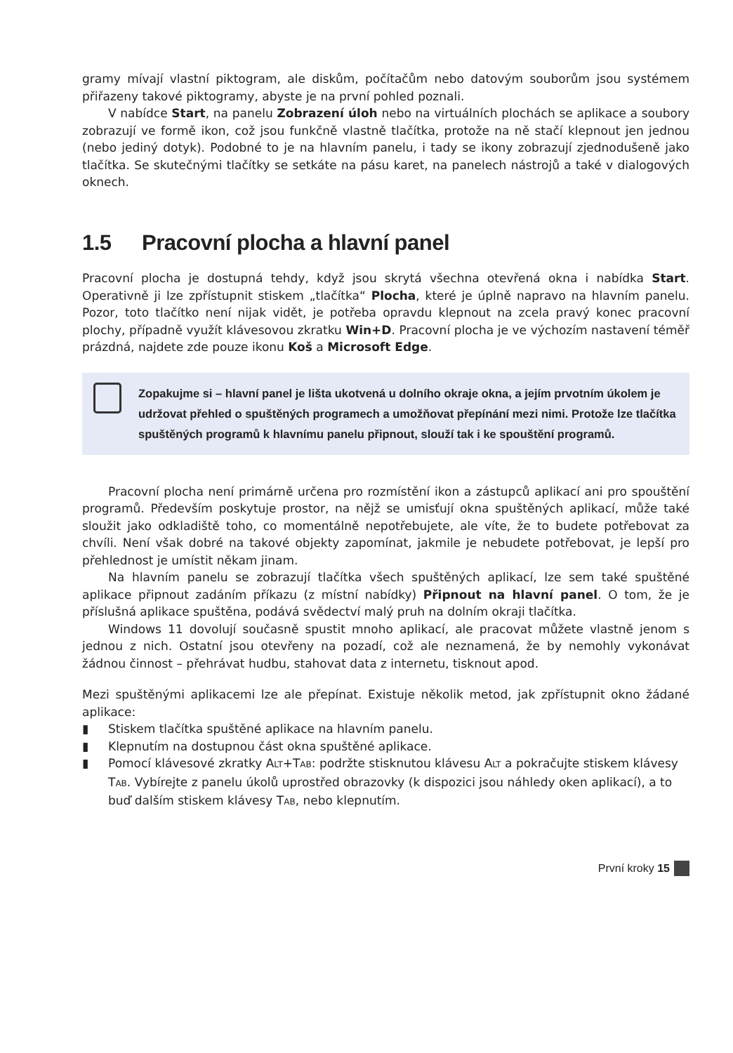gramy mívají vlastní piktogram, ale diskům, počítačům nebo datovým souborům jsou systémem přiřazeny takové piktogramy, abyste je na první pohled poznali.
V nabídce Start, na panelu Zobrazení úloh nebo na virtuálních plochách se aplikace a soubory zobrazují ve formě ikon, což jsou funkčně vlastně tlačítka, protože na ně stačí klepnout jen jednou (nebo jediný dotyk). Podobné to je na hlavním panelu, i tady se ikony zobrazují zjednodušeně jako tlačítka. Se skutečnými tlačítky se setkáte na pásu karet, na panelech nástrojů a také v dialogových oknech.
1.5 Pracovní plocha a hlavní panel
Pracovní plocha je dostupná tehdy, když jsou skrytá všechna otevřená okna i nabídka Start. Operativně ji lze zpřístupnit stiskem „tlačítka“ Plocha, které je úplně napravo na hlavním panelu. Pozor, toto tlačítko není nijak vidět, je potřeba opravdu klepnout na zcela pravý konec pracovní plochy, případně využít klávesovou zkratku Win+D. Pracovní plocha je ve výchozím nastavení téměř prázdná, najdete zde pouze ikonu Koš a Microsoft Edge.
Zopakujme si – hlavní panel je lišta ukotvená u dolního okraje okna, a jejím prvotním úkolem je udržovat přehled o spuštěných programech a umožňovat přepínání mezi nimi. Protože lze tlačítka spuštěných programů k hlavnímu panelu připnout, slouží tak i ke spouštění programů.
Pracovní plocha není primárně určena pro rozmístění ikon a zástupců aplikací ani pro spouštění programů. Především poskytuje prostor, na nějž se umisťují okna spuštěných aplikací, může také sloužit jako odkladiště toho, co momentálně nepotřebujete, ale víte, že to budete potřebovat za chvíli. Není však dobré na takové objekty zapomínat, jakmile je nebudete potřebovat, je lepší pro přehlednost je umístit někam jinam.
Na hlavním panelu se zobrazují tlačítka všech spuštěných aplikací, lze sem také spuštěné aplikace připnout zadáním příkazu (z místní nabídky) Připnout na hlavní panel. O tom, že je příslušná aplikace spuštěna, podává svědectví malý pruh na dolním okraji tlačítka.
Windows 11 dovolují současně spustit mnoho aplikací, ale pracovat můžete vlastně jenom s jednou z nich. Ostatní jsou otevřeny na pozadí, což ale neznamená, že by nemohly vykonávat žádnou činnost – přehrávat hudbu, stahovat data z internetu, tisknout apod.
Mezi spuštěnými aplikacemi lze ale přepínat. Existuje několik metod, jak zpřístupnit okno žádané aplikace:
▮ Stiskem tlačítka spuštěné aplikace na hlavním panelu.
▮ Klepnutím na dostupnou část okna spuštěné aplikace.
▮ Pomocí klávesové zkratky ALT+TAB: podržte stisknutou klávesu ALT a pokračujte stiskem klávesy TAB. Vybírejte z panelu úkolů uprostřed obrazovky (k dispozici jsou náhledy oken aplikací), a to buď dalším stiskem klávesy TAB, nebo klepnutím.
První kroky 15